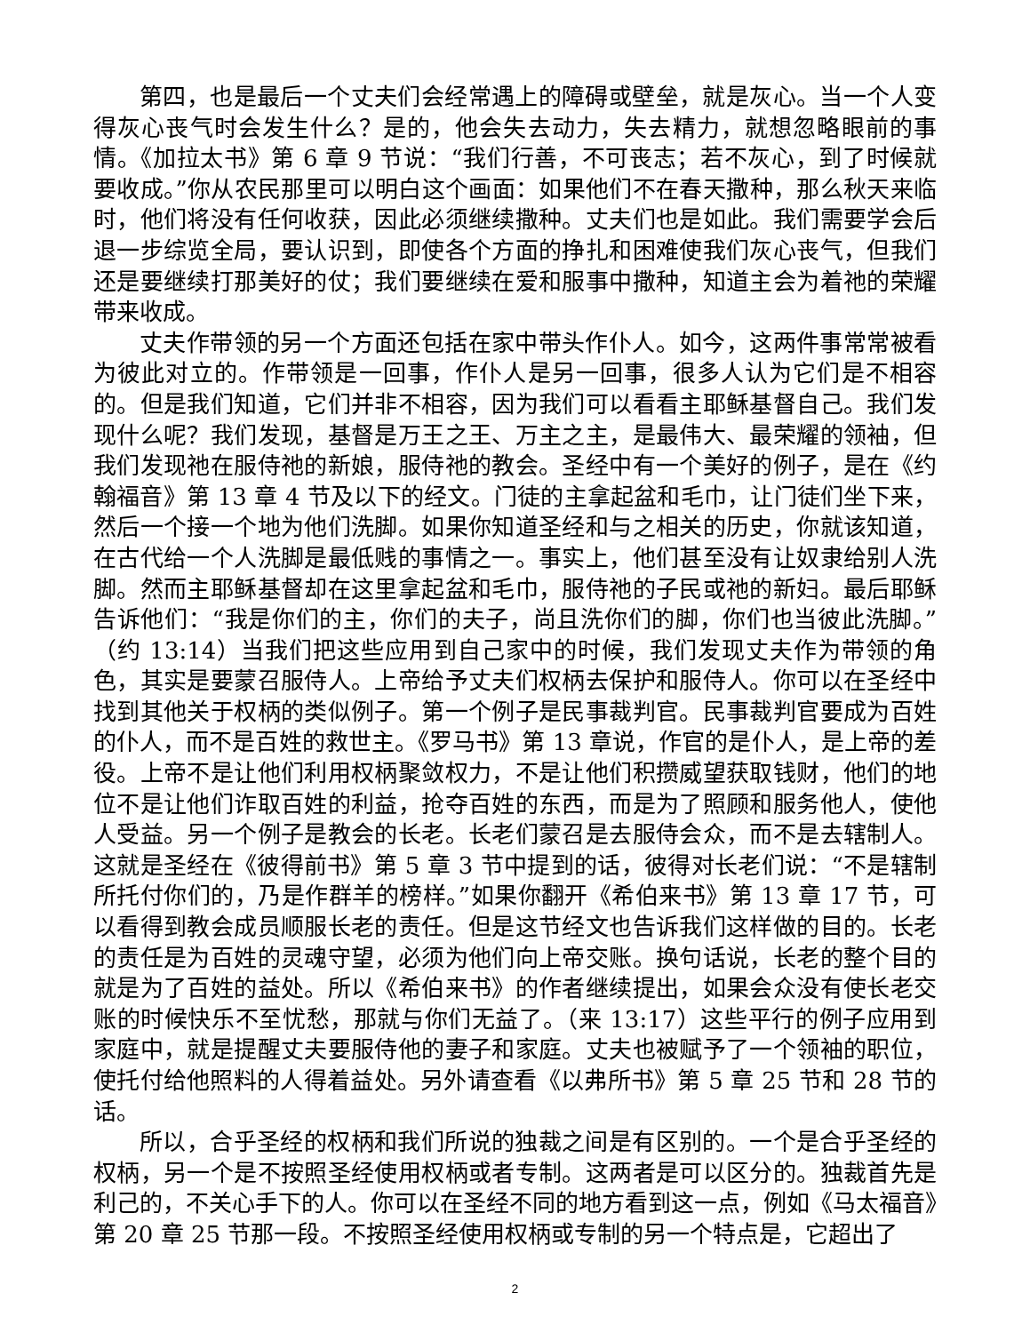第四，也是最后一个丈夫们会经常遇上的障碍或壁垒，就是灰心。当一个人变得灰心丧气时会发生什么？是的，他会失去动力，失去精力，就想忽略眼前的事情。《加拉太书》第 6 章 9 节说：“我们行善，不可丧志；若不灰心，到了时候就要收成。”你从农民那里可以明白这个画面：如果他们不在春天撒种，那么秋天来临时，他们将没有任何收获，因此必须继续撒种。丈夫们也是如此。我们需要学会后退一步综览全局，要认识到，即使各个方面的挣扎和困难使我们灰心丧气，但我们还是要继续打那美好的仗；我们要继续在爱和服事中撒种，知道主会为着祂的荣耀带来收成。
丈夫作带领的另一个方面还包括在家中带头作仆人。如今，这两件事常常被看为彼此对立的。作带领是一回事，作仆人是另一回事，很多人认为它们是不相容的。但是我们知道，它们并非不相容，因为我们可以看看主耶稣基督自己。我们发现什么呢？我们发现，基督是万王之王、万主之主，是最伟大、最荣耀的领袖，但我们发现祂在服侍祂的新娘，服侍祂的教会。圣经中有一个美好的例子，是在《约翰福音》第 13 章 4 节及以下的经文。门徒的主拿起盆和毛巾，让门徒们坐下来，然后一个接一个地为他们洗脚。如果你知道圣经和与之相关的历史，你就该知道，在古代给一个人洗脚是最低贱的事情之一。事实上，他们甚至没有让奴隶给别人洗脚。然而主耶稣基督却在这里拿起盆和毛巾，服侍祂的子民或祂的新妇。最后耶稣告诉他们：“我是你们的主，你们的夫子，尚且洗你们的脚，你们也当彼此洗脚。”（约 13:14）当我们把这些应用到自己家中的时候，我们发现丈夫作为带领的角色，其实是要蒙召服侍人。上帝给予丈夫们权柄去保护和服侍人。你可以在圣经中找到其他关于权柄的类似例子。第一个例子是民事裁判官。民事裁判官要成为百姓的仆人，而不是百姓的救世主。《罗马书》第 13 章说，作官的是仆人，是上帝的差役。上帝不是让他们利用权柄聚敛权力，不是让他们积攒威望获取钱财，他们的地位不是让他们诈取百姓的利益，抢夺百姓的东西，而是为了照顾和服务他人，使他人受益。另一个例子是教会的长老。长老们蒙召是去服侍会众，而不是去辖制人。这就是圣经在《彼得前书》第 5 章 3 节中提到的话，彼得对长老们说：“不是辖制所托付你们的，乃是作群羊的榜样。”如果你翻开《希伯来书》第 13 章 17 节，可以看得到教会成员顺服长老的责任。但是这节经文也告诉我们这样做的目的。长老的责任是为百姓的灵魂守望，必须为他们向上帝交账。换句话说，长老的整个目的就是为了百姓的益处。所以《希伯来书》的作者继续提出，如果会众没有使长老交账的时候快乐不至忧愁，那就与你们无益了。（来 13:17）这些平行的例子应用到家庭中，就是提醒丈夫要服侍他的妻子和家庭。丈夫也被赋予了一个领袖的职位，使托付给他照料的人得着益处。另外请查看《以弗所书》第 5 章 25 节和 28 节的话。
所以，合乎圣经的权柄和我们所说的独裁之间是有区别的。一个是合乎圣经的权柄，另一个是不按照圣经使用权柄或者专制。这两者是可以区分的。独裁首先是利己的，不关心手下的人。你可以在圣经不同的地方看到这一点，例如《马太福音》第 20 章 25 节那一段。不按照圣经使用权柄或专制的另一个特点是，它超出了
2